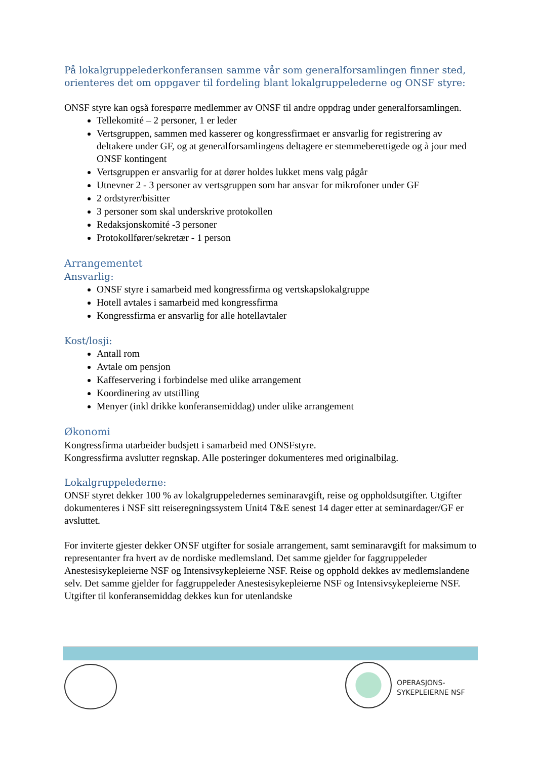På lokalgruppelederkonferansen samme vår som generalforsamlingen finner sted, orienteres det om oppgaver til fordeling blant lokalgruppelederne og ONSF styre:
ONSF styre kan også forespørre medlemmer av ONSF til andre oppdrag under generalforsamlingen.
Tellekomité – 2 personer, 1 er leder
Vertsgruppen, sammen med kasserer og kongressfirmaet er ansvarlig for registrering av deltakere under GF, og at generalforsamlingens deltagere er stemmeberettigede og à jour med ONSF kontingent
Vertsgruppen er ansvarlig for at dører holdes lukket mens valg pågår
Utnevner 2 - 3 personer av vertsgruppen som har ansvar for mikrofoner under GF
2 ordstyrer/bisitter
3 personer som skal underskrive protokollen
Redaksjonskomité -3 personer
Protokollfører/sekretær - 1 person
Arrangementet
Ansvarlig:
ONSF styre i samarbeid med kongressfirma og vertskapslokalgruppe
Hotell avtales i samarbeid med kongressfirma
Kongressfirma er ansvarlig for alle hotellavtaler
Kost/losji:
Antall rom
Avtale om pensjon
Kaffeservering i forbindelse med ulike arrangement
Koordinering av utstilling
Menyer (inkl drikke konferansemiddag) under ulike arrangement
Økonomi
Kongressfirma utarbeider budsjett i samarbeid med ONSFstyre.
Kongressfirma avslutter regnskap. Alle posteringer dokumenteres med originalbilag.
Lokalgruppelederne:
ONSF styret dekker 100 % av lokalgruppeledernes seminaravgift, reise og oppholdsutgifter. Utgifter dokumenteres i NSF sitt reiseregningssystem Unit4 T&E senest 14 dager etter at seminardager/GF er avsluttet.
For inviterte gjester dekker ONSF utgifter for sosiale arrangement, samt seminaravgift for maksimum to representanter fra hvert av de nordiske medlemsland. Det samme gjelder for faggruppeleder Anestesisykepleierne NSF og Intensivsykepleierne NSF. Reise og opphold dekkes av medlemslandene selv. Det samme gjelder for faggruppeleder Anestesisykepleierne NSF og Intensivsykepleierne NSF. Utgifter til konferansemiddag dekkes kun for utenlandske
OPERASJONS-
SYKEPLEIERNE NSF